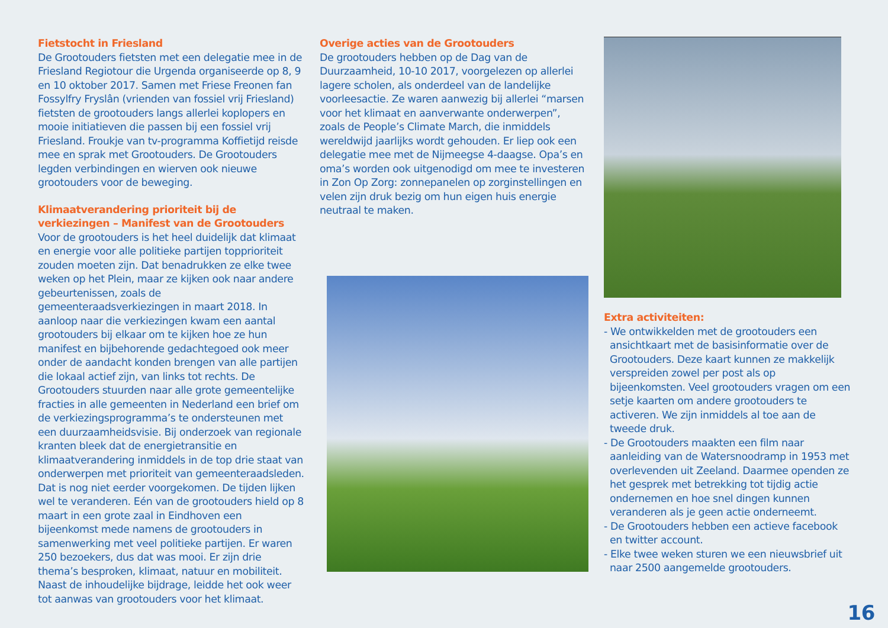Fietstocht in Friesland
De Grootouders fietsten met een delegatie mee in de Friesland Regiotour die Urgenda organiseerde op 8, 9 en 10 oktober 2017. Samen met Friese Freonen fan Fossylfry Fryslân (vrienden van fossiel vrij Friesland) fietsten de grootouders langs allerlei koplopers en mooie initiatieven die passen bij een fossiel vrij Friesland. Froukje van tv-programma Koffietijd reisde mee en sprak met Grootouders. De Grootouders legden verbindingen en wierven ook nieuwe grootouders voor de beweging.
Klimaatverandering prioriteit bij de verkiezingen – Manifest van de Grootouders
Voor de grootouders is het heel duidelijk dat klimaat en energie voor alle politieke partijen topprioriteit zouden moeten zijn. Dat benadrukken ze elke twee weken op het Plein, maar ze kijken ook naar andere gebeurtenissen, zoals de gemeenteraadsverkiezingen in maart 2018. In aanloop naar die verkiezingen kwam een aantal grootouders bij elkaar om te kijken hoe ze hun manifest en bijbehorende gedachtegoed ook meer onder de aandacht konden brengen van alle partijen die lokaal actief zijn, van links tot rechts. De Grootouders stuurden naar alle grote gemeentelijke fracties in alle gemeenten in Nederland een brief om de verkiezingsprogramma’s te ondersteunen met een duurzaamheidsvisie. Bij onderzoek van regionale kranten bleek dat de energietransitie en klimaatverandering inmiddels in de top drie staat van onderwerpen met prioriteit van gemeenteraadsleden. Dat is nog niet eerder voorgekomen. De tijden lijken wel te veranderen. Eén van de grootouders hield op 8 maart in een grote zaal in Eindhoven een bijeenkomst mede namens de grootouders in samenwerking met veel politieke partijen. Er waren 250 bezoekers, dus dat was mooi. Er zijn drie thema’s besproken, klimaat, natuur en mobiliteit. Naast de inhoudelijke bijdrage, leidde het ook weer tot aanwas van grootouders voor het klimaat.
Overige acties van de Grootouders
De grootouders hebben op de Dag van de Duurzaamheid, 10-10 2017, voorgelezen op allerlei lagere scholen, als onderdeel van de landelijke voorleesactie. Ze waren aanwezig bij allerlei “marsen voor het klimaat en aanverwante onderwerpen”, zoals de People’s Climate March, die inmiddels wereldwijd jaarlijks wordt gehouden. Er liep ook een delegatie mee met de Nijmeegse 4-daagse. Opa’s en oma’s worden ook uitgenodigd om mee te investeren in Zon Op Zorg: zonnepanelen op zorginstellingen en velen zijn druk bezig om hun eigen huis energie neutraal te maken.
Extra activiteiten:
- We ontwikkelden met de grootouders een ansichtkaart met de basisinformatie over de Grootouders. Deze kaart kunnen ze makkelijk verspreiden zowel per post als op bijeenkomsten. Veel grootouders vragen om een setje kaarten om andere grootouders te activeren. We zijn inmiddels al toe aan de tweede druk.
- De Grootouders maakten een film naar aanleiding van de Watersnoodramp in 1953 met overlevenden uit Zeeland. Daarmee openden ze het gesprek met betrekking tot tijdig actie ondernemen en hoe snel dingen kunnen veranderen als je geen actie onderneemt.
- De Grootouders hebben een actieve facebook en twitter account.
- Elke twee weken sturen we een nieuwsbrief uit naar 2500 aangemelde grootouders.
16